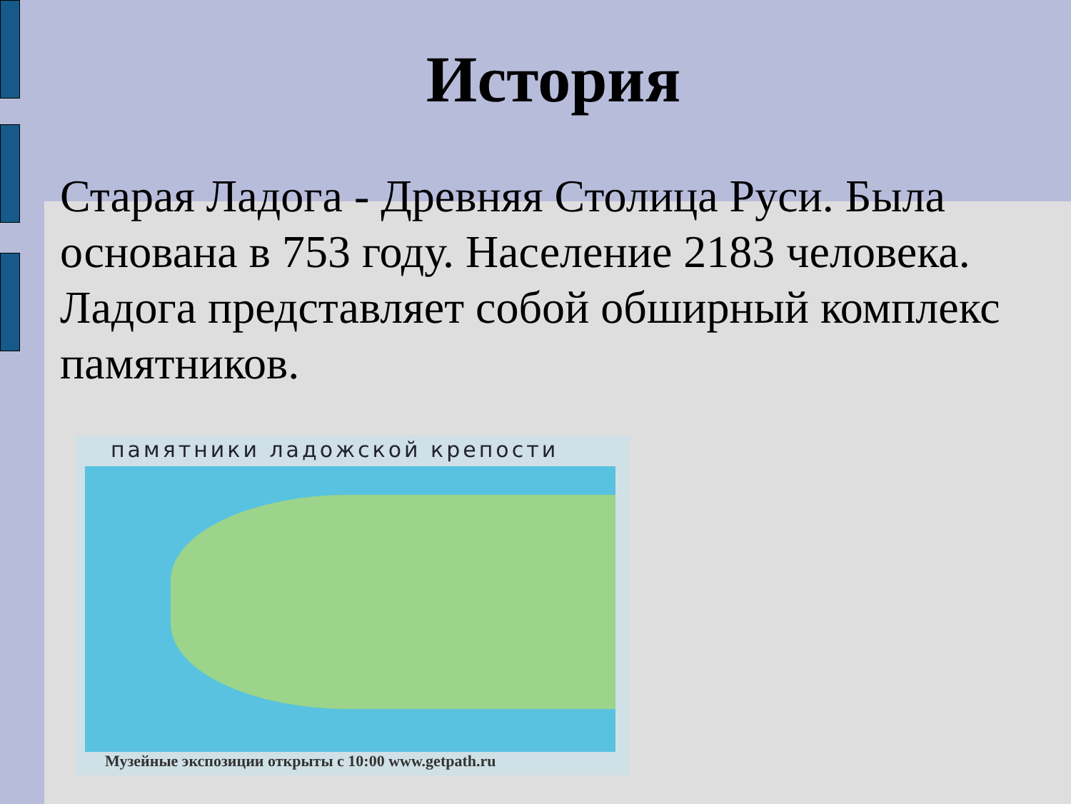История
Старая Ладога - Древняя Столица Руси. Была основана в 753 году. Население 2183 человека. Ладога представляет собой обширный комплекс памятников.
памятники ладожской крепости
Музейные экспозиции открыты с 10:00 www.getpath.ru